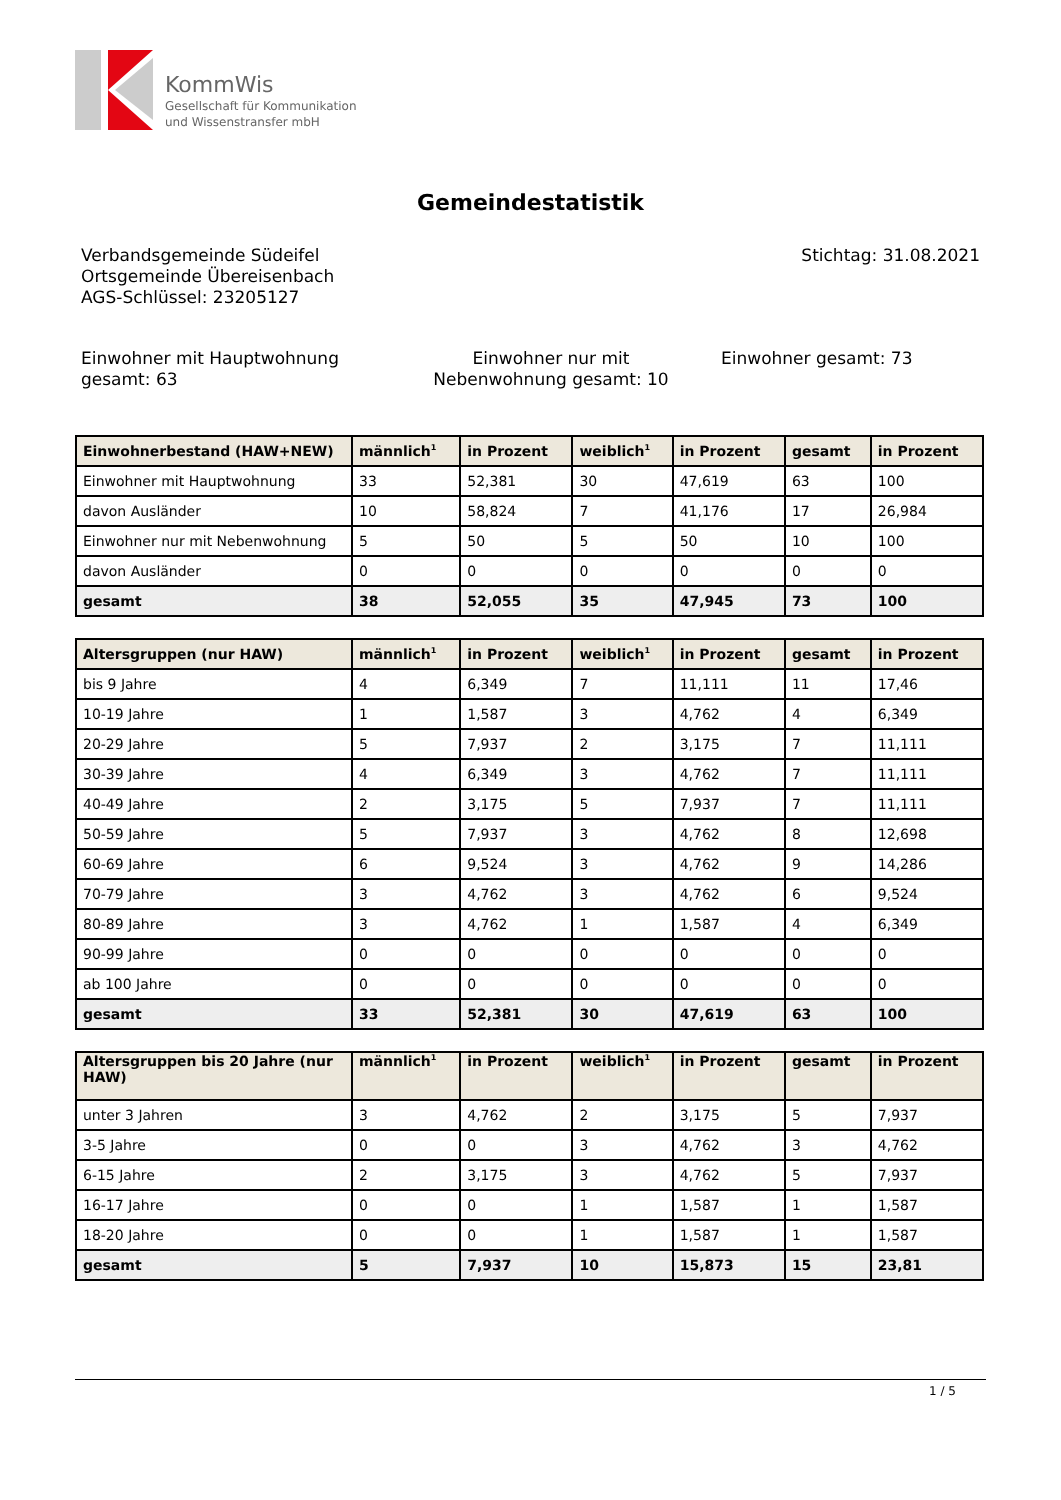KommWis
Gesellschaft für Kommunikation
und Wissenstransfer mbH
Gemeindestatistik
Verbandsgemeinde Südeifel
Ortsgemeinde Übereisenbach
AGS-Schlüssel: 23205127
Stichtag: 31.08.2021
Einwohner mit Hauptwohnung gesamt: 63
Einwohner nur mit Nebenwohnung gesamt: 10
Einwohner gesamt: 73
| Einwohnerbestand (HAW+NEW) | männlich<sup>1</sup> | in Prozent | weiblich<sup>1</sup> | in Prozent | gesamt | in Prozent |
| --- | --- | --- | --- | --- | --- | --- |
| Einwohner mit Hauptwohnung | 33 | 52,381 | 30 | 47,619 | 63 | 100 |
| davon Ausländer | 10 | 58,824 | 7 | 41,176 | 17 | 26,984 |
| Einwohner nur mit Nebenwohnung | 5 | 50 | 5 | 50 | 10 | 100 |
| davon Ausländer | 0 | 0 | 0 | 0 | 0 | 0 |
| gesamt | 38 | 52,055 | 35 | 47,945 | 73 | 100 |
| Altersgruppen (nur HAW) | männlich<sup>1</sup> | in Prozent | weiblich<sup>1</sup> | in Prozent | gesamt | in Prozent |
| --- | --- | --- | --- | --- | --- | --- |
| bis 9 Jahre | 4 | 6,349 | 7 | 11,111 | 11 | 17,46 |
| 10-19 Jahre | 1 | 1,587 | 3 | 4,762 | 4 | 6,349 |
| 20-29 Jahre | 5 | 7,937 | 2 | 3,175 | 7 | 11,111 |
| 30-39 Jahre | 4 | 6,349 | 3 | 4,762 | 7 | 11,111 |
| 40-49 Jahre | 2 | 3,175 | 5 | 7,937 | 7 | 11,111 |
| 50-59 Jahre | 5 | 7,937 | 3 | 4,762 | 8 | 12,698 |
| 60-69 Jahre | 6 | 9,524 | 3 | 4,762 | 9 | 14,286 |
| 70-79 Jahre | 3 | 4,762 | 3 | 4,762 | 6 | 9,524 |
| 80-89 Jahre | 3 | 4,762 | 1 | 1,587 | 4 | 6,349 |
| 90-99 Jahre | 0 | 0 | 0 | 0 | 0 | 0 |
| ab 100 Jahre | 0 | 0 | 0 | 0 | 0 | 0 |
| gesamt | 33 | 52,381 | 30 | 47,619 | 63 | 100 |
| Altersgruppen bis 20 Jahre (nur HAW) | männlich<sup>1</sup> | in Prozent | weiblich<sup>1</sup> | in Prozent | gesamt | in Prozent |
| --- | --- | --- | --- | --- | --- | --- |
| unter 3 Jahren | 3 | 4,762 | 2 | 3,175 | 5 | 7,937 |
| 3-5 Jahre | 0 | 0 | 3 | 4,762 | 3 | 4,762 |
| 6-15 Jahre | 2 | 3,175 | 3 | 4,762 | 5 | 7,937 |
| 16-17 Jahre | 0 | 0 | 1 | 1,587 | 1 | 1,587 |
| 18-20 Jahre | 0 | 0 | 1 | 1,587 | 1 | 1,587 |
| gesamt | 5 | 7,937 | 10 | 15,873 | 15 | 23,81 |
1 / 5